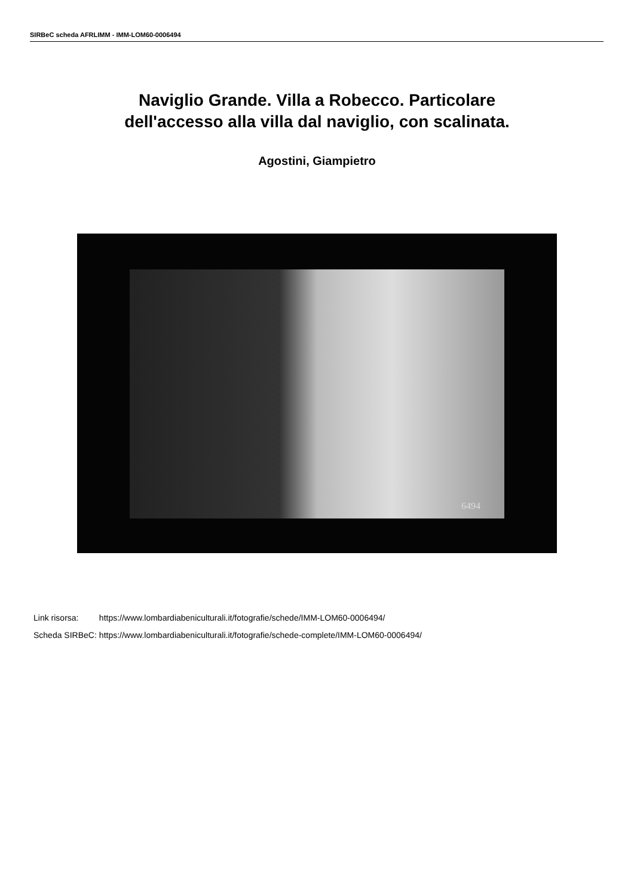SIRBeC scheda AFRLIMM - IMM-LOM60-0006494
Naviglio Grande. Villa a Robecco. Particolare
dell'accesso alla villa dal naviglio, con scalinata.
Agostini, Giampietro
6494
| Link risorsa: | https://www.lombardiabeniculturali.it/fotografie/schede/IMM-LOM60-0006494/ |
| Scheda SIRBeC: | https://www.lombardiabeniculturali.it/fotografie/schede-complete/IMM-LOM60-0006494/ |